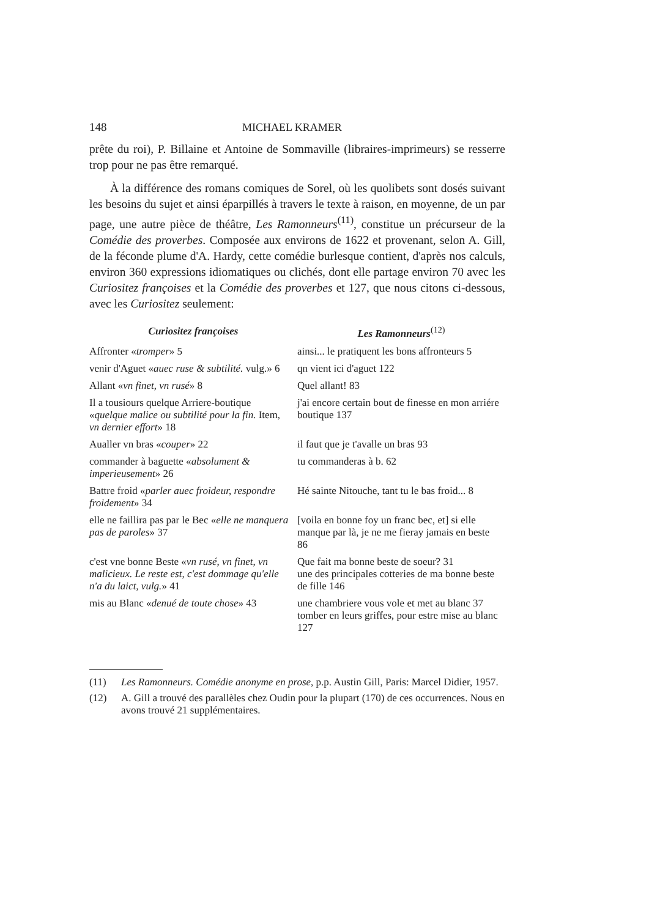148 MICHAEL KRAMER
prête du roi), P. Billaine et Antoine de Sommaville (libraires-imprimeurs) se resserre trop pour ne pas être remarqué.
À la différence des romans comiques de Sorel, où les quolibets sont dosés suivant les besoins du sujet et ainsi éparpillés à travers le texte à raison, en moyenne, de un par page, une autre pièce de théâtre, Les Ramonneurs<sup>(11)</sup>, constitue un précurseur de la Comédie des proverbes. Composée aux environs de 1622 et provenant, selon A. Gill, de la féconde plume d'A. Hardy, cette comédie burlesque contient, d'après nos calculs, environ 360 expressions idiomatiques ou clichés, dont elle partage environ 70 avec les Curiositez françoises et la Comédie des proverbes et 127, que nous citons ci-dessous, avec les Curiositez seulement:
| Curiositez françoises | Les Ramonneurs<sup>(12)</sup> |
| --- | --- |
| Affronter « tromper » 5 | ainsi... le pratiquent les bons affronteurs 5 |
| venir d'Aguet « auec ruse & subtilité. vulg.» 6 | qn vient ici d'aguet 122 |
| Allant « vn finet, vn rusé » 8 | Quel allant! 83 |
| Il a tousiours quelque Arriere-boutique « quelque malice ou subtilité pour la fin. Item, vn dernier effort » 18 | j'ai encore certain bout de finesse en mon arriére boutique 137 |
| Aualler vn bras « couper » 22 | il faut que je t'avalle un bras 93 |
| commander à baguette « absolument & imperieusement » 26 | tu commanderas à b. 62 |
| Battre froid « parler auec froideur, respondre froidement » 34 | Hé sainte Nitouche, tant tu le bas froid... 8 |
| elle ne faillira pas par le Bec « elle ne manquera pas de paroles » 37 | [voila en bonne foy un franc bec, et] si elle manque par là, je ne me fieray jamais en beste 86 |
| c'est vne bonne Beste « vn rusé, vn finet, vn malicieux. Le reste est, c'est dommage qu'elle n'a du laict, vulg. » 41 | Que fait ma bonne beste de soeur? 31 une des principales cotteries de ma bonne beste de fille 146 |
| mis au Blanc « denué de toute chose » 43 | une chambriere vous vole et met au blanc 37 tomber en leurs griffes, pour estre mise au blanc 127 |
(11) Les Ramonneurs. Comédie anonyme en prose, p.p. Austin Gill, Paris: Marcel Didier, 1957.
(12) A. Gill a trouvé des parallèles chez Oudin pour la plupart (170) de ces occurrences. Nous en avons trouvé 21 supplémentaires.